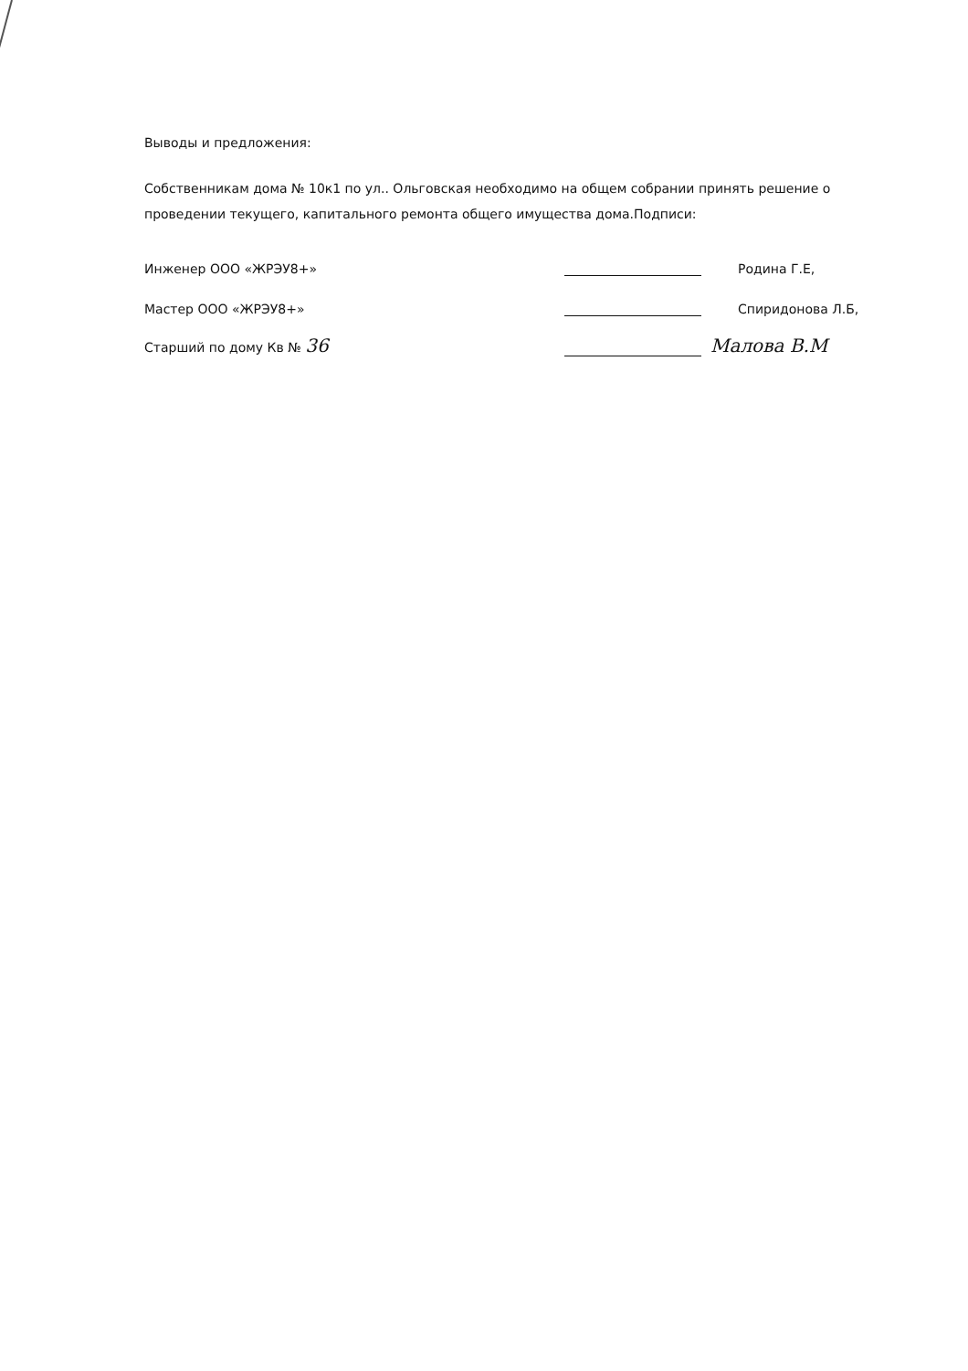Выводы и предложения:
Собственникам дома № 10к1 по ул.. Ольговская необходимо на общем собрании принять решение о проведении текущего, капитального ремонта общего имущества дома.Подписи:
Инженер ООО «ЖРЭУ8+» Родина Г.Е,
Мастер ООО «ЖРЭУ8+» Спиридонова Л.Б,
Старший по дому Кв № 36 Малова В.М